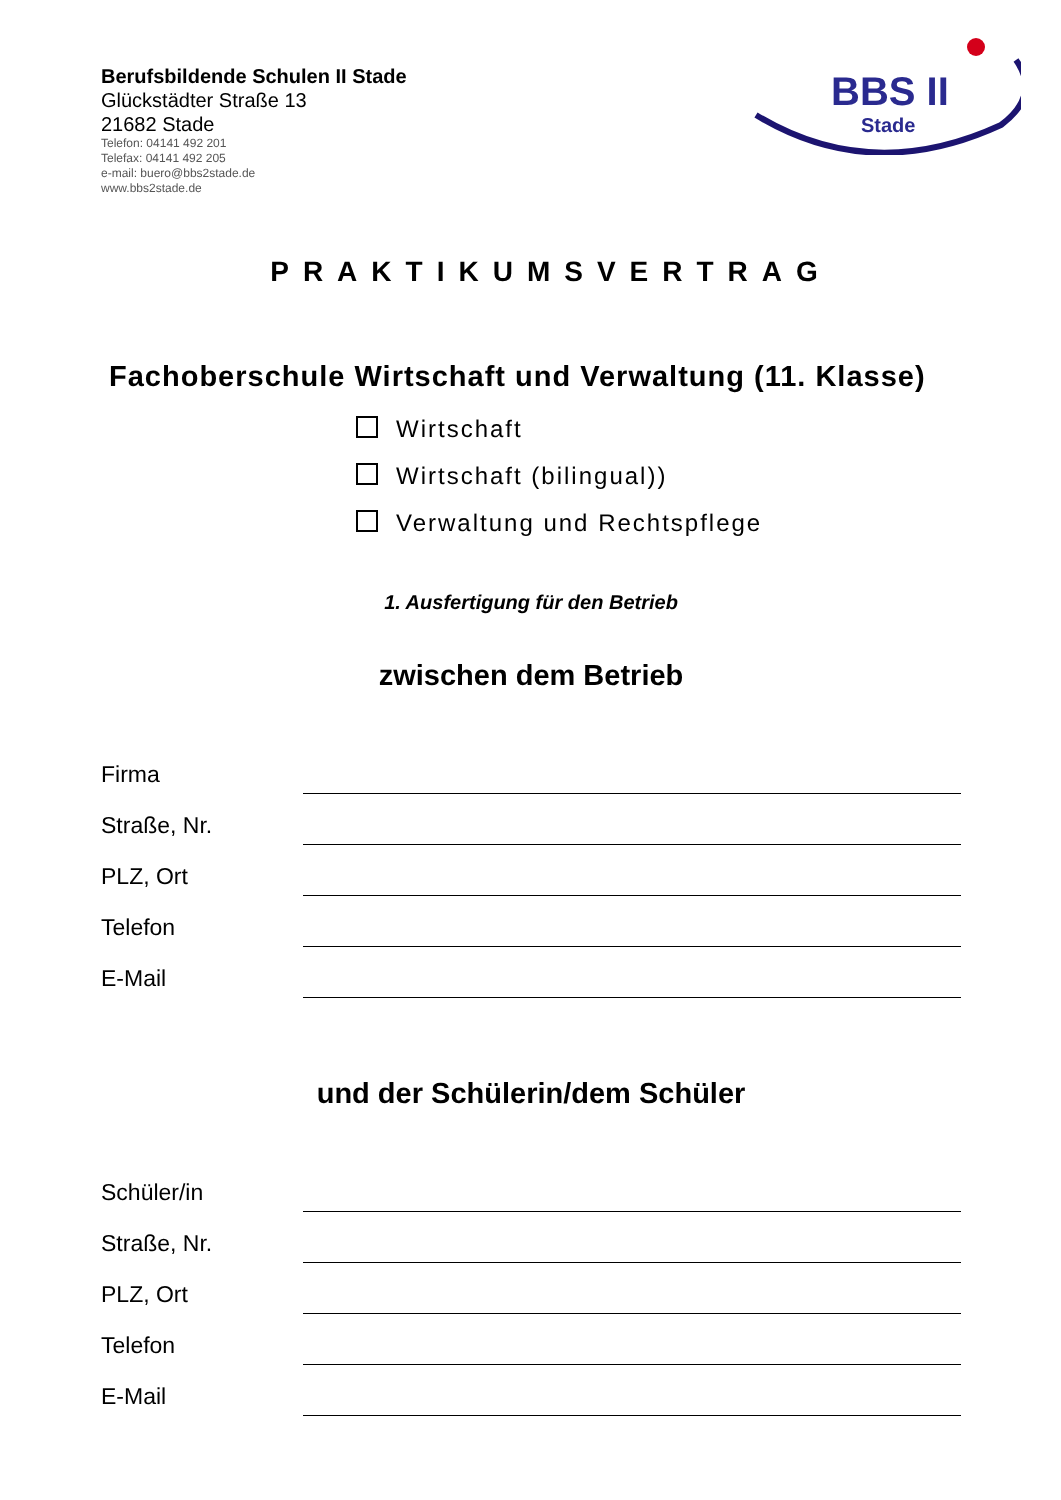Berufsbildende Schulen II Stade
Glückstädter Straße 13
21682 Stade
Telefon: 04141 492 201
Telefax: 04141 492 205
e-mail: buero@bbs2stade.de
www.bbs2stade.de
BBS II
Stade
PRAKTIKUMSVERTRAG
Fachoberschule Wirtschaft und Verwaltung (11. Klasse)
Wirtschaft
Wirtschaft (bilingual))
Verwaltung und Rechtspflege
1. Ausfertigung für den Betrieb
zwischen dem Betrieb
Firma
Straße, Nr.
PLZ, Ort
Telefon
E-Mail
und der Schülerin/dem Schüler
Schüler/in
Straße, Nr.
PLZ, Ort
Telefon
E-Mail